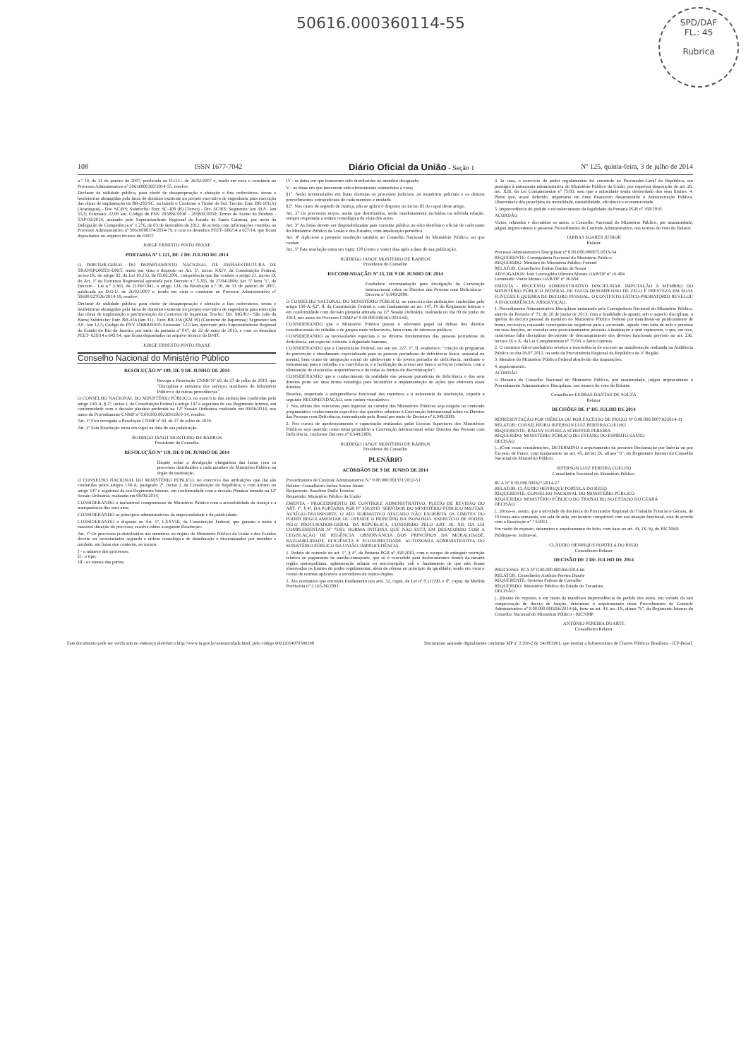SPD/DAF
FL.: 45
Rubrica
50616.000360114-55
108 ISSN 1677-7042 Diário Oficial da União - Seção 1 Nº 125, quinta-feira, 3 de julho de 2014
n.º 10, de 31 de janeiro de 2007, publicada no D.O.U. de 26/02/2007 e, tendo em vista o constante no Processo Administrativo nº 50616000360/2014-55, resolve:
Declarar de utilidade pública, para efeito de desapropriação e afetação a fins rodoviários, terras e benfeitorias abrangidas pela faixa de domínio existente no projeto executivo de engenharia para execução das obras de implantação da BR-285/SC, incluindo o Contorno a Timbé do Sul. Trecho: Entr. BR-101(A) (Araranguá) - Div. SC/RS; Subtrecho: Entr. SC-108 (B) (Turvo) - Div. SC/RS; Segmento: km 33,8 - km 55,8; Extensão: 22,00 km. Código do PNV 285BSC0030 - 285BSC0050; Termo de Aceite do Produto -TAP-02/2014, assinado pelo Superintendente Regional do Estado de Santa Catarina, por meio da Delegação de Competência nº 1.276, de 03 de dezembro de 2012, de acordo com informações contidas no Processo Administrativo nº 50616000374/2014-79, e com os desenhos PEET- 606/14 a 627/14, que ficam depositados no arquivo técnico do DNIT.
JORGE ERNESTO PINTO FRAXE
PORTARIA Nº 1.121, DE 2 DE JULHO DE 2014
O DIRETOR-GERAL DO DEPARTAMENTO NACIONAL DE INFRAESTRUTURA DE TRANSPORTES-DNIT, tendo em vista o disposto no Art. 5º, inciso XXIV, da Constituição Federal, inciso IX, do artigo 82, da Lei 10.233, de 05.06.2001, competência que lhe confere o artigo 21, inciso IX do Art. 1º da Estrutura Regimental aprovada pelo Decreto n.º 5.765, de 27/04/2006; Art. 5º letra "i", do Decreto - Lei n.º 3.365, de 21/06/1941, o artigo 124, da Resolução n.º 10, de 31 de janeiro de 2007, publicada no D.O.U. de 26/02/2007 e, tendo em vista o constante no Processo Administrativo nº 50600.027026/2014-18, resolve:
Declarar de utilidade pública, para efeito de desapropriação e afetação a fins rodoviários, terras e benfeitorias abrangidas pela faixa de domínio existente no projeto executivo de engenharia para execução das obras de implantação e pavimentação do Contorno de Itaperuna. Trecho: Div. MG/RJ - São João da Barra; Subtrecho: Entr. BR-356 (km 31) - Entr. BR-356 (KM 39) (Contorno de Itaperuna); Segmento: km 0,0 - km 12,5; Código do PNV 356BRJ9010; Extensão: 12,5 km, aprovado pelo Superintendente Regional do Estado do Rio de Janeiro, por meio da portaria nº 047, de 22 de maio de 2013, e com os desenhos PEET- 628/14 a 645/14, que ficam depositados no arquivo técnico do DNIT.
JORGE ERNESTO PINTO FRAXE
Conselho Nacional do Ministério Público
RESOLUÇÃO Nº 109, DE 9 DE JUNHO DE 2014
Revoga a Resolução CNMP Nº 60, de 27 de julho de 2010, que "Disciplina a estrutura dos serviços auxiliares do Ministério Público e dá outras providências".
O CONSELHO NACIONAL DO MINISTÉRIO PÚBLICO, no exercício das atribuições conferidas pelo artigo 130-A, § 2º, inciso I, da Constituição Federal e artigo 147 e seguintes de seu Regimento Interno, em conformidade com a decisão plenária proferida na 12ª Sessão Ordinária, realizada em 09/06/2014, nos autos do Procedimento CNMP nº 0.00.000.002309/2010-14, resolve:
Art. 1º Fica revogada a Resolução CNMP nº 60, de 27 de julho de 2010.
Art. 2º Esta Resolução entra em vigor na data de sua publicação.
RODRIGO JANOT MONTEIRO DE BARROS
Presidente do Conselho
RESOLUÇÃO Nº 110, DE 9 DE JUNHO DE 2014
Dispõe sobre a divulgação obrigatória das listas com os processos distribuídos a cada membro do Ministério Público ou órgão da instituição.
O CONSELHO NACIONAL DO MINISTÉRIO PÚBLICO, no exercício das atribuições que lhe são conferidas pelos artigos 130-A, parágrafo 2º, inciso I, da Constituição da República; e com arrimo no artigo 147 e seguintes de seu Regimento Interno, em conformidade com a decisão Plenária tomada na 12ª Sessão Ordinária, realizada em 09/06/2014,
CONSIDERANDO o inafastável compromisso do Ministério Público com a acessibilidade da Justiça e a transparência dos seus atos;
CONSIDERANDO os princípios administrativos da impessoalidade e da publicidade;
CONSIDERANDO o disposto no Art. 5º, LXXVIII, da Constituição Federal, que garante a todos a razoável duração do processo; resolve editar a seguinte Resolução:
Art. 1º Os processos já distribuídos aos membros ou órgãos do Ministério Público da União e dos Estados devem ser inventariados segundo a ordem cronológica de distribuição e discriminados por membro e unidade, em listas que conterão, ao menos:
I - o número dos processos;
II - o tipo;
III - os nomes das partes;
IV - as datas em que houverem sido distribuídos ao membro designado;
V - as datas em que houverem sido efetivamente submetidos à vista;
§1º. Serão inventariados em listas distintas os processos judiciais, os inquéritos policiais e os demais procedimentos extrajudiciais de cada membro e unidade.
§2º. Nos casos de segredo de Justiça, não se aplica o disposto no inciso III do caput deste artigo.
Art. 2º Os processos novos, assim que distribuídos, serão imediatamente incluídos na referida relação, sempre respeitada a ordem cronológica de vista dos autos.
Art. 3º As listas devem ser disponibilizadas para consulta pública no sítio eletrônico oficial de cada ramo do Ministério Público da União e dos Estados, com atualização periódica.
Art. 4º Aplica-se a presente resolução também ao Conselho Nacional do Ministério Público, no que couber.
Art. 5º Esta resolução entra em vigor 120 (cento e vinte) dias após a data de sua publicação.
RODRIGO JANOT MONTEIRO DE BARROS
Presidente do Conselho
RECOMENDAÇÃO Nº 25, DE 9 DE JUNHO DE 2014
Estabelece recomendação para divulgação da Convenção Internacional sobre os Direitos das Pessoas com Deficiência - Decreto nº 6.949/2009.
O CONSELHO NACIONAL DO MINISTÉRIO PÚBLICO, no exercício das atribuições conferidas pelo artigo 130-A, §2º, II, da Constituição Federal e, com fundamento no art. 147, IV do Regimento Interno e em conformidade com decisão plenária adotada na 12ª Sessão Ordinária, realizada no dia 09 de junho de 2014, nos autos do Processo CNMP nº 0.00.000.000361/2014-60;
CONSIDERANDO que o Ministério Público possui o relevante papel na defesa dos direitos constitucionais do cidadão e de grupos mais vulneráveis, bem como do interesse público;
CONSIDERANDO as necessidades especiais e os direitos fundamentais das pessoas portadoras de deficiência, em especial o direito à dignidade humana;
CONSIDERANDO que a Constituição Federal, em seu art. 227, 1º, II, estabelece: "criação de programas de prevenção e atendimento especializado para as pessoas portadoras de deficiência física, sensorial ou mental, bem como de integração social do adolescente e do jovem portador de deficiência, mediante o treinamento para o trabalho e a convivência, e a facilitação do acesso aos bens e serviços coletivos, com a eliminação de obstáculos arquitetônicos e de todas as formas de discriminação";
CONSIDERANDO que o conhecimento da realidade das pessoas portadoras de deficiência e dos seus direitos pode ser uma ótima estratégia para incentivar a implementação de ações que efetivem esses direitos;
Resolve, respeitada a independência funcional dos membros e a autonomia da instituição, expedir a seguinte RECOMENDAÇÃO, sem caráter vinculativo:
1. Nos editais dos concursos para ingresso na carreira dos Ministérios Públicos seja exigido no conteúdo programático conhecimento específico das questões relativas à Convenção Internacional sobre os Direitos das Pessoas com Deficiência, internalizada pelo Brasil por meio do Decreto nº 6.949/2009.
2. Nos cursos de aperfeiçoamento e capacitação realizados pelas Escolas Superiores dos Ministérios Públicos seja inserido como tema prioritário a Convenção Internacional sobre Direitos das Pessoas com Deficiência, conforme Decreto nº 6.949/2009.
RODRIGO JANOT MONTEIRO DE BARROS
Presidente do Conselho
PLENÁRIO
ACÓRDÃOS DE 9 DE JUNHO DE 2014
Procedimento de Controle Administrativo N.º 0.00.000.001371/2012-51
Relator: Conselheiro Jarbas Soares Júnior
Requerente: Anselmo Dulfe Teixeira
Requerido: Ministério Público da União
EMENTA - PROCEDIMENTO DE CONTROLE ADMINISTRATIVO. PLEITO DE REVISÃO DO ART. 1º, § 4º, DA PORTARIA PGR Nº 350/2010. SERVIDOR DO MINISTÉRIO PÚBLICO MILITAR. AUXÍLIO-TRANSPORTE. O ATO NORMATIVO ATACADO NÃO EXORBITA OS LIMITES DO PODER REGULAMENTAR OU OFENDE O PRINCÍPIO DA ISONOMIA. EXERCÍCIO DE PODER, PELO PROCURADOR-GERAL DA REPÚBLICA, CONFERIDO PELO ART. 26, XII, DA LEI COMPLEMENTAR Nº 75/93. NORMA INTERNA QUE NÃO ESTÁ EM DESACORDO COM A LEGISLAÇÃO DE REGÊNCIA. OBSERVÂNCIA DOS PRINCÍPIOS DA MORALIDADE, RAZOABILIDADE, EFICIÊNCIA E ECONOMICIDADE. AUTONOMIA ADMINISTRATIVA DO MINISTÉRIO PÚBLICO DA UNIÃO. IMPROCEDÊNCIA.
1. Pedido de controle do art. 1º, § 4º, da Portaria PGR nº 350/2010, com o escopo de extinguir restrição relativa ao pagamento de auxílio-transporte, que só é concedido para deslocamentos dentro da mesma região metropolitana, aglomeração urbana ou microrregião, sob o fundamento de que não foram observados os limites do poder regulamentar, além de ofensa ao princípio da igualdade, tendo em vista o cotejo de normas aplicáveis a servidores de outros órgãos.
2. Ato normativo que encontra fundamento nos arts. 52, caput, da Lei nº 8.112/90, e 8º, caput, da Medida Provisória nº 2.165-36/2001.
3. In casu, o exercício do poder regulamentar foi cometido ao Procurador-Geral da República, em prestígio à autonomia administrativa do Ministério Público da União, por expressa disposição do art. 26, inc. XIII, da Lei Complementar nº 75/93, sem que a autoridade tenha desbordado dos seus limites. 4. Pleito que, acaso deferido, importaria em ônus financeiro desarrazoado à Administração Pública. Observância dos princípios da moralidade, razoabilidade, eficiência e economicidade.
5. Improcedência do pedido e reconhecimento da legalidade da Portaria PGR nº 350/2010.
ACÓRDÃO
Vistos, relatados e discutidos os autos, o Conselho Nacional do Ministério Público, por unanimidade, julgou improcedente o presente Procedimento de Controle Administrativo, nos termos do voto do Relator.
JARBAS SOARES JÚNIOR
Relator
Processo Administrativo Disciplinar nº 0.00.000.000875/2013-34
REQUERENTE: Corregedoria Nacional do Ministério Público
REQUERIDO: Membro do Ministério Público Federal
RELATOR: Conselheiro Esdras Dantas de Souza
ADVOGADOS: José Leovegildo Oliveira Morais OAB/DF nº 16.484
Leonnardo Vieira Morais OAB/DF nº 36.694
EMENTA - PROCESSO ADMINISTRATIVO DISCIPLINAR. IMPUTAÇÃO A MEMBRO DO MINISTÉRIO PÚBLICO FEDERAL DE FALTA DESEMPENHO DE ZELO E PRESTEZA EM SUAS FUNÇÕES E QUEBRA DE DECORO PESSOAL. O CONTEXTO FÁTICO-PROBATÓRIO REVELOU A INOCORRÊNCIA. ABSOLVIÇÃO.
1. Procedimento Administrativo Disciplinar instaurado pela Corregedoria Nacional do Ministério Público, através da Portaria nº 72, de 28 de junho de 2013, com a finalidade de apurar, sob o aspecto disciplinar, a quebra do decoro pessoal de membro do Ministério Público Federal por manifestar-se publicamente de forma excessiva, causando consequências negativas para a sociedade, agindo com falta de zelo e presteza em suas funções, ao vincular seus posicionamentos pessoais à instituição a qual representa, o que, em tese, caracteriza falta disciplinar decorrente de descumprimento dos deveres funcionais previsto no art. 236, incisos IX e X, da Lei Complementar nº 75/93, e fatos conexos.
2. O contexto fático-probatório revelou a inocorrência de excesso na manifestação realizada na Audiência Pública no dia 26.07.2012, na sede da Procuradoria Regional da República da 3ª Região.
3. Membro do Ministério Público Federal absolvido das imputações.
4. arquivamento.
ACÓRDÃO
O Plenário do Conselho Nacional do Ministério Público, por unanimidade, julgou improcedente o Procedimento Administrativo Disciplinar, nos termos do voto do Relator.
Conselheiro ESDRAS DANTAS DE SOUZA
Relator
DECISÕES DE 1º DE JULHO DE 2014
REPRESENTAÇÃO POR INÉRCIA OU POR EXCESSO DE PRAZO Nº 0.00.000.000716/2014-11
RELATOR: CONSELHEIRO JEFERSON LUIZ PEREIRA COELHO
REQUERENTE: RAONY FONSECA SCHEFFER PEREIRA
REQUERIDO: MINISTÉRIO PÚBLICO DO ESTADO DO ESPÍRITO SANTO
DECISÃO
(...)Com essas considerações, DETERMINO o arquivamento da presente Reclamação por Inércia ou por Excesso de Prazo, com fundamento no art. 43, inciso IX, alínea "b", do Regimento Interno do Conselho Nacional do Ministério Público.
JEFERSON LUIZ PEREIRA COELHO
Conselheiro Nacional do Ministério Público
RCA Nº 0.00.000.000327/2014-27
RELATOR: CLÁUDIO HENRIQUE PORTELA DO REGO
REQUERENTE: CONSELHO NACIONAL DO MINISTÉRIO PÚBLICO
REQUERIDO: MINISTÉRIO PÚBLICO DO TRABALHO NO ESTADO DO CEARÁ
DECISÃO
(...)Nota-se, assim, que a atividade de docência do Procurador Regional do Trabalho Francisco Gérson, de 10 horas-aula semanais, em sala de aula, em horário compatível com sua atuação funcional, está de acordo com a Resolução nº 73/2011.
Em razão do exposto, determino o arquivamento do feito, com base no art. 43, IX, b), do RICNMP.
Publique-se. Intime-se.
CLÁUDIO HENRIQUE PORTELA DO REGO
Conselheiro Relator
DECISÃO DE 2 DE JULHO DE 2014
PROCESSO: PCA Nº 0.00.000.000266/2014-66
RELATOR: Conselheiro Antônio Pereira Duarte
REQUERENTE: Sostenis Feitosa de Carvalho
REQUERIDO: Ministério Público do Estado do Tocantins
DECISÃO
(...)Diante do exposto, e em razão da manifesta improcedência do pedido dos autos, em virtude da não comprovação de desvio de função, determino o arquivamento deste Procedimento de Controle Administrativo nº 0.00.000.000266/2014-66, forte no art. 43, inc. IX, alínea "b", do Regimento Interno do Conselho Nacional do Ministério Público - RICNMP.
ANTÔNIO PEREIRA DUARTE
Conselheiro Relator
Este documento pode ser verificado no endereço eletrônico http://www.in.gov.br/autenticidade.html, pelo código 00012014070300108 Documento assinado digitalmente conforme MP nº 2.200-2 de 24/08/2001, que institui a Infraestrutura de Chaves Públicas Brasileira - ICP-Brasil.